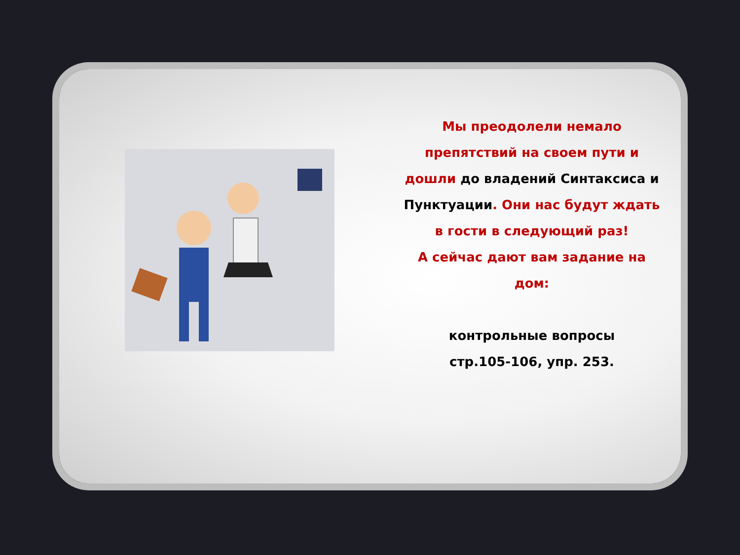Мы преодолели немало препятствий на своем пути и дошли до владений Синтаксиса и Пунктуации. Они нас будут ждать в гости в следующий раз!
А сейчас дают вам задание на дом:
контрольные вопросы
стр.105-106, упр. 253.